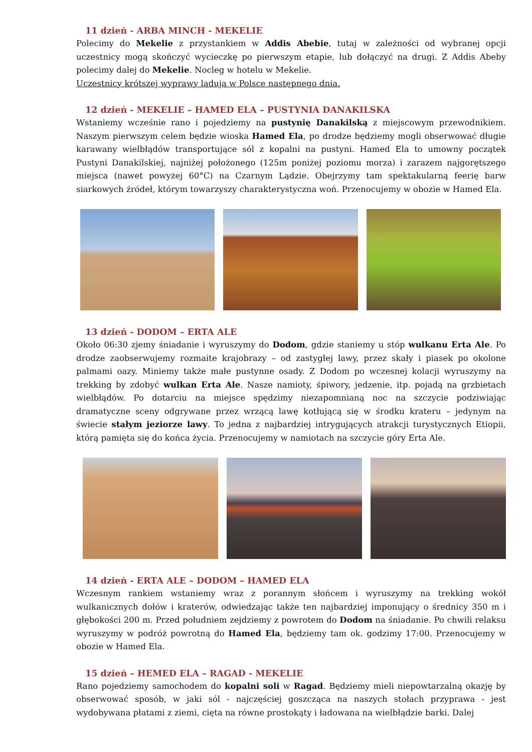11 dzień - ARBA MINCH - MEKELIE
Polecimy do Mekelie z przystankiem w Addis Abebie, tutaj w zależności od wybranej opcji uczestnicy mogą skończyć wycieczkę po pierwszym etapie, lub dołączyć na drugi. Z Addis Abeby polecimy dalej do Mekelie. Nocleg w hotelu w Mekelie.
Uczestnicy krótszej wyprawy lądują w Polsce następnego dnia.
12 dzień - MEKELIE – HAMED ELA – PUSTYNIA DANAKILSKA
Wstaniemy wcześnie rano i pojedziemy na pustynię Danakilską z miejscowym przewodnikiem. Naszym pierwszym celem będzie wioska Hamed Ela, po drodze będziemy mogli obserwować długie karawany wielbłądów transportujące sól z kopalni na pustyni. Hamed Ela to umowny początek Pustyni Danakilskiej, najniżej położonego (125m poniżej poziomu morza) i zarazem najgorętszego miejsca (nawet powyżej 60°C) na Czarnym Lądzie. Obejrzymy tam spektakularną feerię barw siarkowych źródeł, którym towarzyszy charakterystyczna woń. Przenocujemy w obozie w Hamed Ela.
13 dzień - DODOM – ERTA ALE
Około 06:30 zjemy śniadanie i wyruszymy do Dodom, gdzie staniemy u stóp wulkanu Erta Ale. Po drodze zaobserwujemy rozmaite krajobrazy – od zastygłej lawy, przez skały i piasek po okolone palmami oazy. Miniemy także małe pustynne osady. Z Dodom po wczesnej kolacji wyruszymy na trekking by zdobyć wulkan Erta Ale. Nasze namioty, śpiwory, jedzenie, itp. pojadą na grzbietach wielbłądów. Po dotarciu na miejsce spędzimy niezapomnianą noc na szczycie podziwiając dramatyczne sceny odgrywane przez wrzącą lawę kotłującą się w środku krateru – jedynym na świecie stałym jeziorze lawy. To jedna z najbardziej intrygujących atrakcji turystycznych Etiopii, którą pamięta się do końca życia. Przenocujemy w namiotach na szczycie góry Erta Ale.
14 dzień - ERTA ALE – DODOM – HAMED ELA
Wczesnym rankiem wstaniemy wraz z porannym słońcem i wyruszymy na trekking wokół wulkanicznych dołów i kraterów, odwiedzając także ten najbardziej imponujący o średnicy 350 m i głębokości 200 m. Przed południem zejdziemy z powrotem do Dodom na śniadanie. Po chwili relaksu wyruszymy w podróż powrotną do Hamed Ela, będziemy tam ok. godzimy 17:00. Przenocujemy w obozie w Hamed Ela.
15 dzień – HEMED ELA – RAGAD - MEKELIE
Rano pojedziemy samochodem do kopalni soli w Ragad. Będziemy mieli niepowtarzalną okazję by obserwować sposób, w jaki sól - najczęściej goszcząca na naszych stołach przyprawa - jest wydobywana płatami z ziemi, cięta na równe prostokąty i ładowana na wielbłądzie barki. Dalej